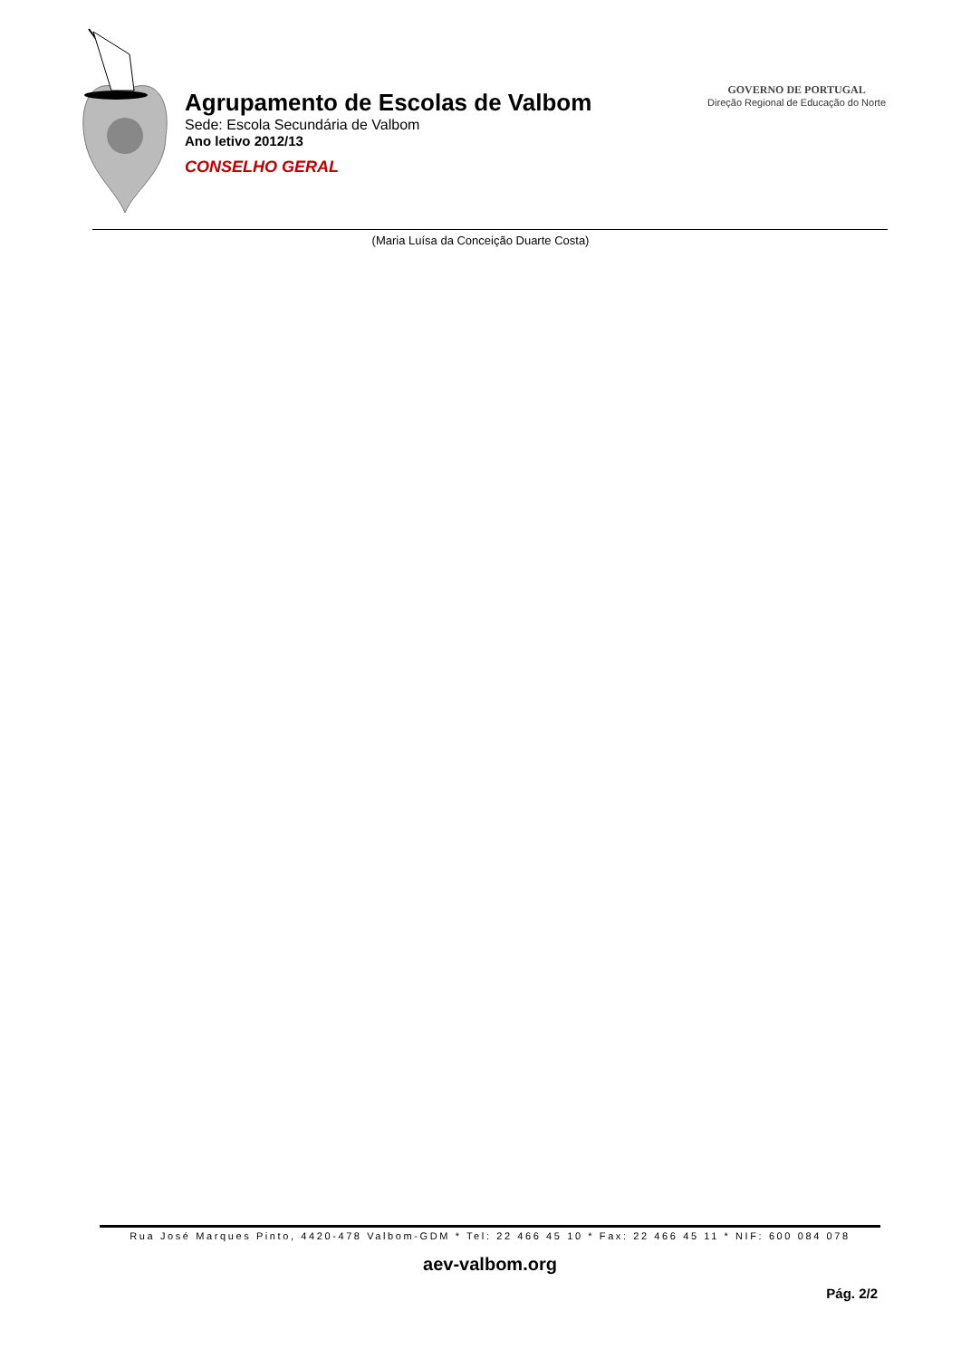Agrupamento de Escolas de Valbom
Sede: Escola Secundária de Valbom
Ano letivo 2012/13
CONSELHO GERAL
GOVERNO DE PORTUGAL
Direção Regional de Educação do Norte
(Maria Luísa da Conceição Duarte Costa)
Rua José Marques Pinto, 4420-478 Valbom-GDM * Tel: 22 466 45 10 * Fax: 22 466 45 11 * NIF: 600 084 078
aev-valbom.org
Pág. 2/2